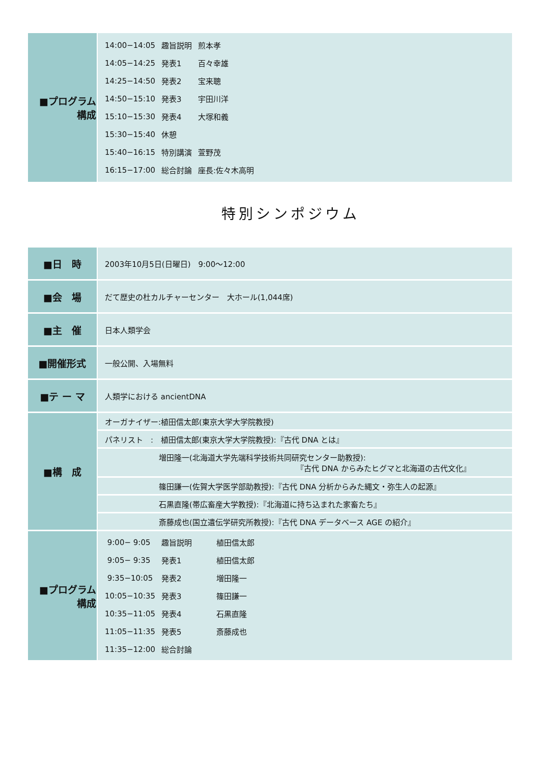| ■プログラム 構成 | / 14:00−14:05 / 趣旨説明 / 煎本孝 / / 14:05−14:25 / 発表1 / 百々幸雄 / / 14:25−14:50 / 発表2 / 宝来聰 / / 14:50−15:10 / 発表3 / 宇田川洋 / / 15:10−15:30 / 発表4 / 大塚和義 / / 15:30−15:40 / 休憩 / / / 15:40−16:15 / 特別講演 / 萱野茂 / / 16:15−17:00 / 総合討論 / 座長:佐々木高明 / |
特別シンポジウム
| ■日 時 | 2003年10月5日(日曜日) 9:00〜12:00 |
| ■会 場 | だて歴史の杜カルチャーセンター 大ホール(1,044席) |
| ■主 催 | 日本人類学会 |
| ■開催形式 | 一般公開、入場無料 |
| ■テ ー マ | 人類学における ancientDNA |
| ■構 成 | オーガナイザー:植田信太郎(東京大学大学院教授) |
| | パネリスト : 植田信太郎(東京大学大学院教授):『古代 DNA とは』 |
| | 増田隆一(北海道大学先端科学技術共同研究センター助教授): 『古代 DNA からみたヒグマと北海道の古代文化』 |
| | 篠田謙一(佐賀大学医学部助教授):『古代 DNA 分析からみた縄文・弥生人の起源』 |
| | 石黒直隆(帯広畜産大学教授):『北海道に持ち込まれた家畜たち』 |
| | 斎藤成也(国立遺伝学研究所教授):『古代 DNA データベース AGE の紹介』 |
| ■プログラム 構成 | / 9:00− 9:05 / 趣旨説明 / 植田信太郎 / / 9:05− 9:35 / 発表1 / 植田信太郎 / / 9:35−10:05 / 発表2 / 増田隆一 / / 10:05−10:35 / 発表3 / 篠田謙一 / / 10:35−11:05 / 発表4 / 石黒直隆 / / 11:05−11:35 / 発表5 / 斎藤成也 / / 11:35−12:00 / 総合討論 / / |